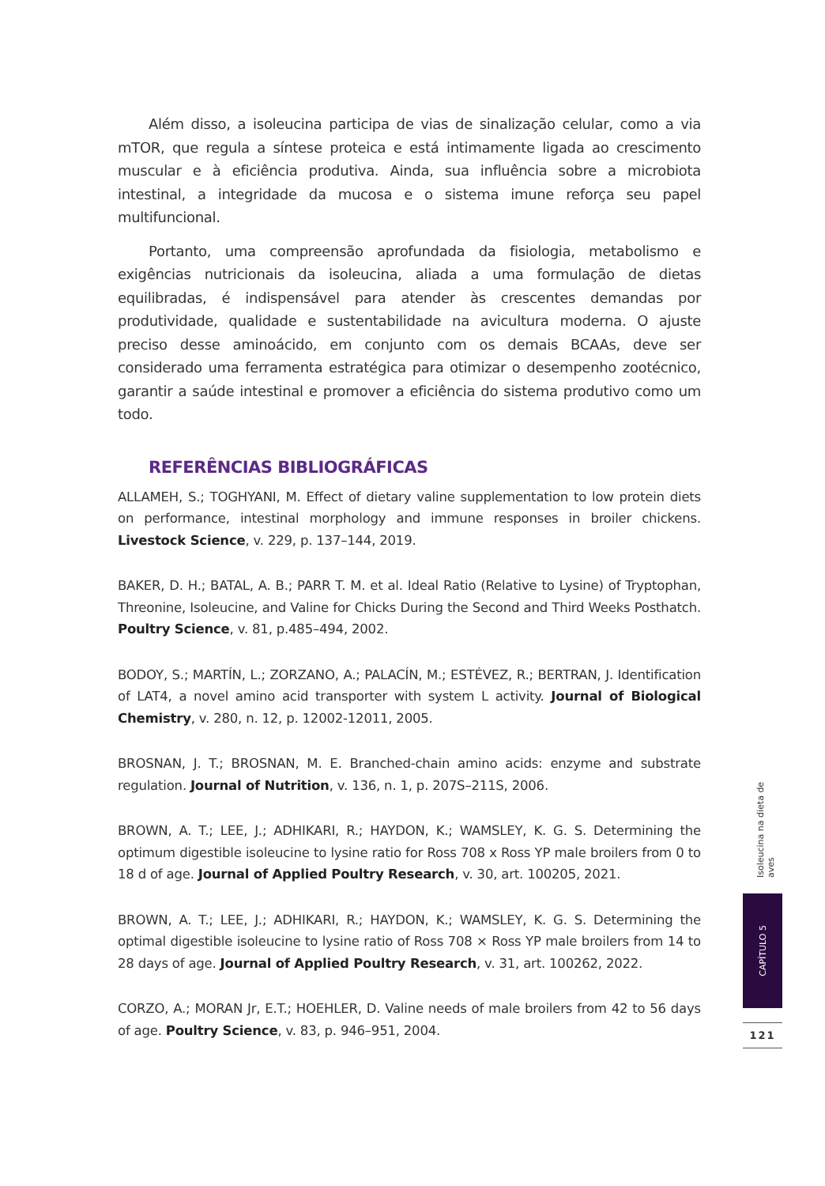Além disso, a isoleucina participa de vias de sinalização celular, como a via mTOR, que regula a síntese proteica e está intimamente ligada ao crescimento muscular e à eficiência produtiva. Ainda, sua influência sobre a microbiota intestinal, a integridade da mucosa e o sistema imune reforça seu papel multifuncional.
Portanto, uma compreensão aprofundada da fisiologia, metabolismo e exigências nutricionais da isoleucina, aliada a uma formulação de dietas equilibradas, é indispensável para atender às crescentes demandas por produtividade, qualidade e sustentabilidade na avicultura moderna. O ajuste preciso desse aminoácido, em conjunto com os demais BCAAs, deve ser considerado uma ferramenta estratégica para otimizar o desempenho zootécnico, garantir a saúde intestinal e promover a eficiência do sistema produtivo como um todo.
REFERÊNCIAS BIBLIOGRÁFICAS
ALLAMEH, S.; TOGHYANI, M. Effect of dietary valine supplementation to low protein diets on performance, intestinal morphology and immune responses in broiler chickens. Livestock Science, v. 229, p. 137–144, 2019.
BAKER, D. H.; BATAL, A. B.; PARR T. M. et al. Ideal Ratio (Relative to Lysine) of Tryptophan, Threonine, Isoleucine, and Valine for Chicks During the Second and Third Weeks Posthatch. Poultry Science, v. 81, p.485–494, 2002.
BODOY, S.; MARTÍN, L.; ZORZANO, A.; PALACÍN, M.; ESTÉVEZ, R.; BERTRAN, J. Identification of LAT4, a novel amino acid transporter with system L activity. Journal of Biological Chemistry, v. 280, n. 12, p. 12002-12011, 2005.
BROSNAN, J. T.; BROSNAN, M. E. Branched-chain amino acids: enzyme and substrate regulation. Journal of Nutrition, v. 136, n. 1, p. 207S–211S, 2006.
BROWN, A. T.; LEE, J.; ADHIKARI, R.; HAYDON, K.; WAMSLEY, K. G. S. Determining the optimum digestible isoleucine to lysine ratio for Ross 708 x Ross YP male broilers from 0 to 18 d of age. Journal of Applied Poultry Research, v. 30, art. 100205, 2021.
BROWN, A. T.; LEE, J.; ADHIKARI, R.; HAYDON, K.; WAMSLEY, K. G. S. Determining the optimal digestible isoleucine to lysine ratio of Ross 708 × Ross YP male broilers from 14 to 28 days of age. Journal of Applied Poultry Research, v. 31, art. 100262, 2022.
CORZO, A.; MORAN Jr, E.T.; HOEHLER, D. Valine needs of male broilers from 42 to 56 days of age. Poultry Science, v. 83, p. 946–951, 2004.
Isoleucina na dieta de aves
CAPÍTULO 5
121